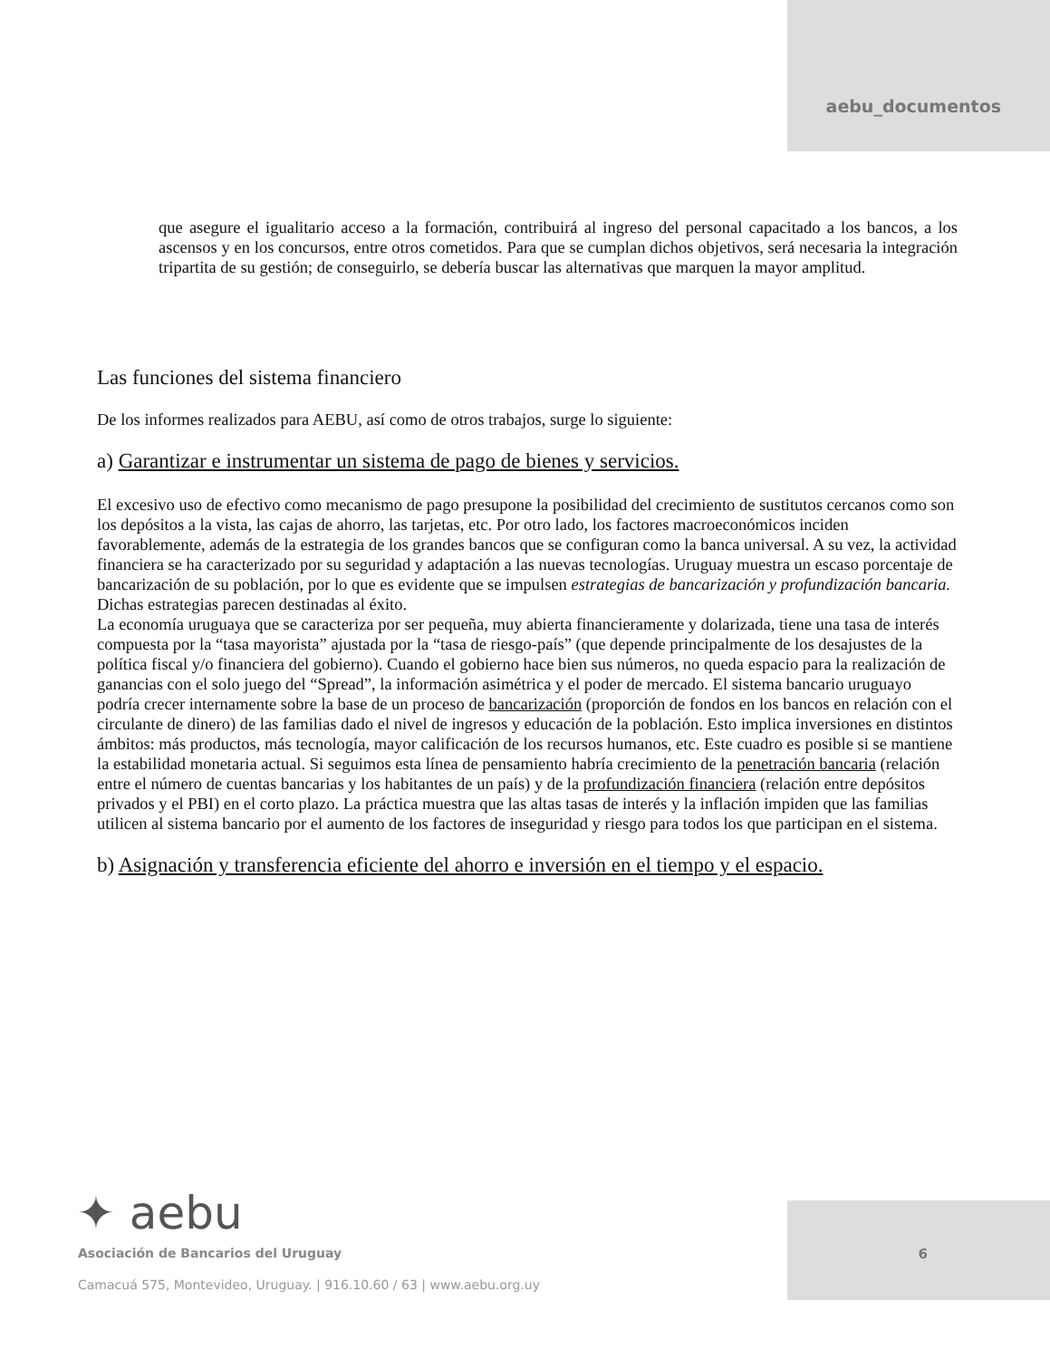aebu_documentos
que asegure el igualitario acceso a la formación, contribuirá al ingreso del personal capacitado a los bancos, a los ascensos y en los concursos, entre otros cometidos. Para que se cumplan dichos objetivos, será necesaria la integración tripartita de su gestión; de conseguirlo, se debería buscar las alternativas que marquen la mayor amplitud.
Las funciones del sistema financiero
De los informes realizados para AEBU, así como de otros trabajos, surge lo siguiente:
a) Garantizar e instrumentar un sistema de pago de bienes y servicios.
El excesivo uso de efectivo como mecanismo de pago presupone la posibilidad del crecimiento de sustitutos cercanos como son los depósitos a la vista, las cajas de ahorro, las tarjetas, etc. Por otro lado, los factores macroeconómicos inciden favorablemente, además de la estrategia de los grandes bancos que se configuran como la banca universal. A su vez, la actividad financiera se ha caracterizado por su seguridad y adaptación a las nuevas tecnologías. Uruguay muestra un escaso porcentaje de bancarización de su población, por lo que es evidente que se impulsen estrategias de bancarización y profundización bancaria. Dichas estrategias parecen destinadas al éxito.
La economía uruguaya que se caracteriza por ser pequeña, muy abierta financieramente y dolarizada, tiene una tasa de interés compuesta por la “tasa mayorista” ajustada por la “tasa de riesgo-país” (que depende principalmente de los desajustes de la política fiscal y/o financiera del gobierno). Cuando el gobierno hace bien sus números, no queda espacio para la realización de ganancias con el solo juego del “Spread”, la información asimétrica y el poder de mercado. El sistema bancario uruguayo podría crecer internamente sobre la base de un proceso de bancarización (proporción de fondos en los bancos en relación con el circulante de dinero) de las familias dado el nivel de ingresos y educación de la población. Esto implica inversiones en distintos ámbitos: más productos, más tecnología, mayor calificación de los recursos humanos, etc. Este cuadro es posible si se mantiene la estabilidad monetaria actual. Si seguimos esta línea de pensamiento habría crecimiento de la penetración bancaria (relación entre el número de cuentas bancarias y los habitantes de un país) y de la profundización financiera (relación entre depósitos privados y el PBI) en el corto plazo. La práctica muestra que las altas tasas de interés y la inflación impiden que las familias utilicen al sistema bancario por el aumento de los factores de inseguridad y riesgo para todos los que participan en el sistema.
b) Asignación y transferencia eficiente del ahorro e inversión en el tiempo y el espacio.
✦ aebu
Asociación de Bancarios del Uruguay
Camacuá 575, Montevideo, Uruguay. | 916.10.60 / 63 | www.aebu.org.uy
6